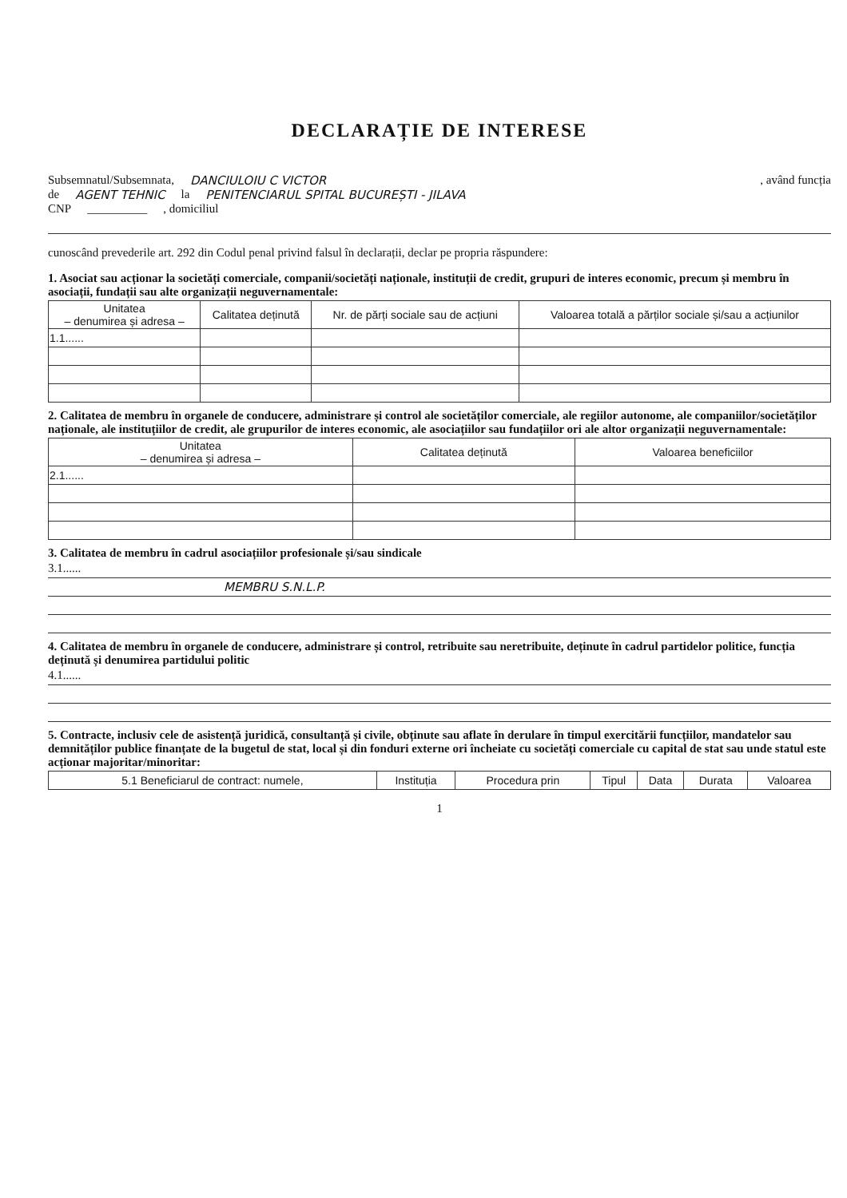DECLARAȚIE DE INTERESE
Subsemnatul/Subsemnata, DANCIULOIU C VICTOR , având funcția
de AGENT TEHNIC la PENITENCIARUL SPITAL BUCUREȘTI - JILAVA
CNP __________ , domiciliul
cunoscând prevederile art. 292 din Codul penal privind falsul în declarații, declar pe propria răspundere:
1. Asociat sau acționar la societăți comerciale, companii/societăți naționale, instituții de credit, grupuri de interes economic, precum și membru în asociații, fundații sau alte organizații neguvernamentale:
| Unitatea – denumirea și adresa – | Calitatea deținută | Nr. de părți sociale sau de acțiuni | Valoarea totală a părților sociale și/sau a acțiunilor |
| --- | --- | --- | --- |
| 1.1...... | | | |
2. Calitatea de membru în organele de conducere, administrare și control ale societăților comerciale, ale regiilor autonome, ale companiilor/societăților naționale, ale instituțiilor de credit, ale grupurilor de interes economic, ale asociațiilor sau fundațiilor ori ale altor organizații neguvernamentale:
| Unitatea – denumirea și adresa – | Calitatea deținută | Valoarea beneficiilor |
| --- | --- | --- |
| 2.1...... | | |
3. Calitatea de membru în cadrul asociațiilor profesionale și/sau sindicale
3.1......
MEMBRU S.N.L.P.
4. Calitatea de membru în organele de conducere, administrare și control, retribuite sau neretribuite, deținute în cadrul partidelor politice, funcția deținută și denumirea partidului politic
4.1......
5. Contracte, inclusiv cele de asistență juridică, consultanță și civile, obținute sau aflate în derulare în timpul exercitării funcțiilor, mandatelor sau demnităților publice finanțate de la bugetul de stat, local și din fonduri externe ori încheiate cu societăți comerciale cu capital de stat sau unde statul este acționar majoritar/minoritar:
| 5.1 Beneficiarul de contract: numele, | Instituția | Procedura prin | Tipul | Data | Durata | Valoarea |
1